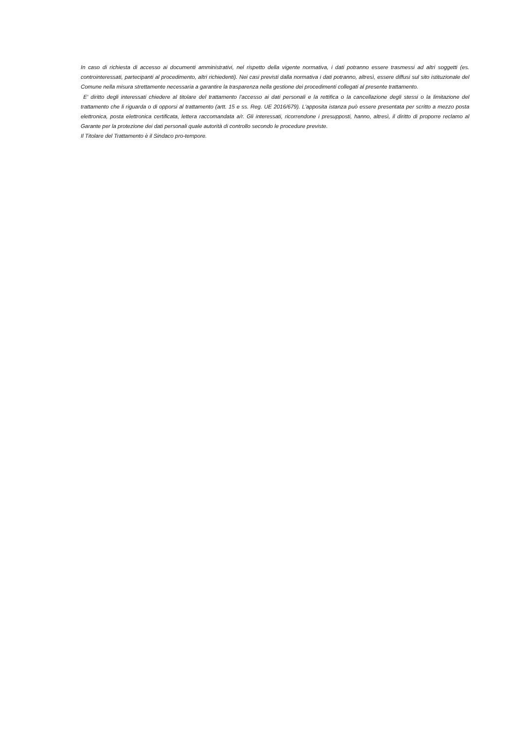In caso di richiesta di accesso ai documenti amministrativi, nel rispetto della vigente normativa, i dati potranno essere trasmessi ad altri soggetti (es. controinteressati, partecipanti al procedimento, altri richiedenti). Nei casi previsti dalla normativa i dati potranno, altresì, essere diffusi sul sito istituzionale del Comune nella misura strettamente necessaria a garantire la trasparenza nella gestione dei procedimenti collegati al presente trattamento.
E' diritto degli interessati chiedere al titolare del trattamento l'accesso ai dati personali e la rettifica o la cancellazione degli stessi o la limitazione del trattamento che li riguarda o di opporsi al trattamento (artt. 15 e ss. Reg. UE 2016/679). L'apposita istanza può essere presentata per scritto a mezzo posta elettronica, posta elettronica certificata, lettera raccomandata a/r. Gli interessati, ricorrendone i presupposti, hanno, altresì, il diritto di proporre reclamo al Garante per la protezione dei dati personali quale autorità di controllo secondo le procedure previste.
Il Titolare del Trattamento è il Sindaco pro-tempore.